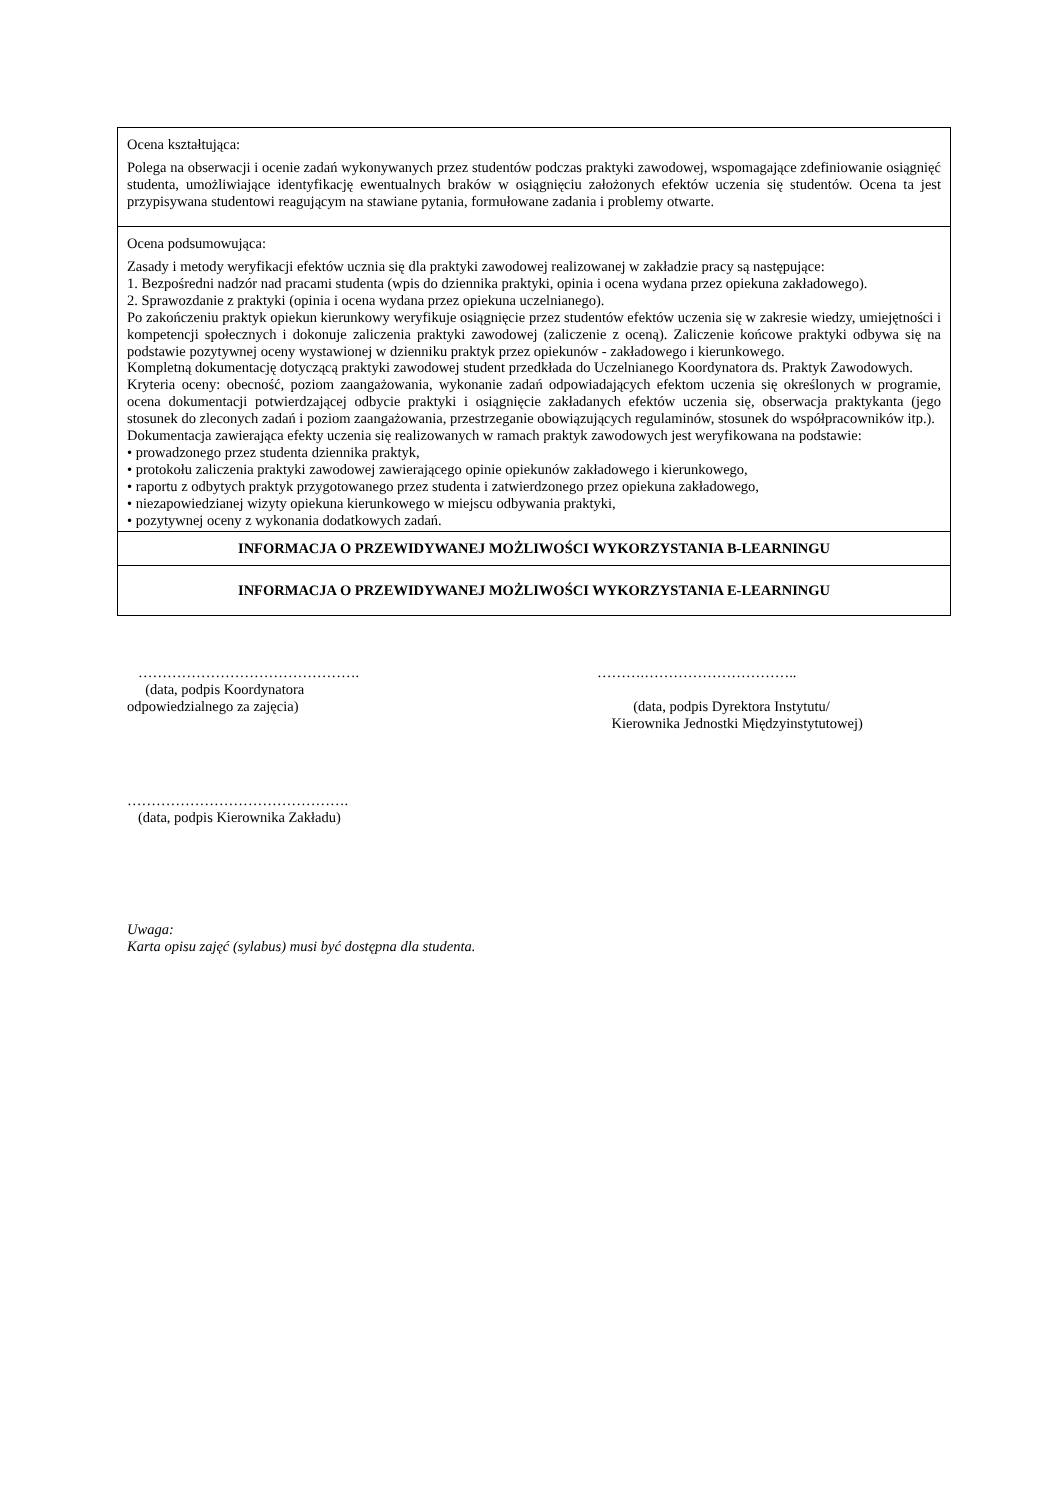| Ocena kształtująca: Polega na obserwacji i ocenie zadań wykonywanych przez studentów podczas praktyki zawodowej, wspomagające zdefiniowanie osiągnięć studenta, umożliwiające identyfikację ewentualnych braków w osiągnięciu założonych efektów uczenia się studentów. Ocena ta jest przypisywana studentowi reagującym na stawiane pytania, formułowane zadania i problemy otwarte. |
| Ocena podsumowująca: Zasady i metody weryfikacji efektów ucznia się dla praktyki zawodowej realizowanej w zakładzie pracy są następujące: 1. Bezpośredni nadzór nad pracami studenta (wpis do dziennika praktyki, opinia i ocena wydana przez opiekuna zakładowego). 2. Sprawozdanie z praktyki (opinia i ocena wydana przez opiekuna uczelnianego). Po zakończeniu praktyk opiekun kierunkowy weryfikuje osiągnięcie przez studentów efektów uczenia się w zakresie wiedzy, umiejętności i kompetencji społecznych i dokonuje zaliczenia praktyki zawodowej (zaliczenie z oceną). Zaliczenie końcowe praktyki odbywa się na podstawie pozytywnej oceny wystawionej w dzienniku praktyk przez opiekunów - zakładowego i kierunkowego. Kompletną dokumentację dotyczącą praktyki zawodowej student przedkłada do Uczelnianego Koordynatora ds. Praktyk Zawodowych. Kryteria oceny: obecność, poziom zaangażowania, wykonanie zadań odpowiadających efektom uczenia się określonych w programie, ocena dokumentacji potwierdzającej odbycie praktyki i osiągnięcie zakładanych efektów uczenia się, obserwacja praktykanta (jego stosunek do zleconych zadań i poziom zaangażowania, przestrzeganie obowiązujących regulaminów, stosunek do współpracowników itp.). Dokumentacja zawierająca efekty uczenia się realizowanych w ramach praktyk zawodowych jest weryfikowana na podstawie: • prowadzonego przez studenta dziennika praktyk, • protokołu zaliczenia praktyki zawodowej zawierającego opinie opiekunów zakładowego i kierunkowego, • raportu z odbytych praktyk przygotowanego przez studenta i zatwierdzonego przez opiekuna zakładowego, • niezapowiedzianej wizyty opiekuna kierunkowego w miejscu odbywania praktyki, • pozytywnej oceny z wykonania dodatkowych zadań. |
| INFORMACJA O PRZEWIDYWANEJ MOŻLIWOŚCI WYKORZYSTANIA B-LEARNINGU |
| INFORMACJA O PRZEWIDYWANEJ MOŻLIWOŚCI WYKORZYSTANIA E-LEARNINGU |
……………………………………….
(data, podpis Koordynatora
odpowiedzialnego za zajęcia)
……….…………………………..
(data, podpis Dyrektora Instytutu/
Kierownika Jednostki Międzyinstytutowej)
……………………………………….
(data, podpis Kierownika Zakładu)
Uwaga:
Karta opisu zajęć (sylabus) musi być dostępna dla studenta.